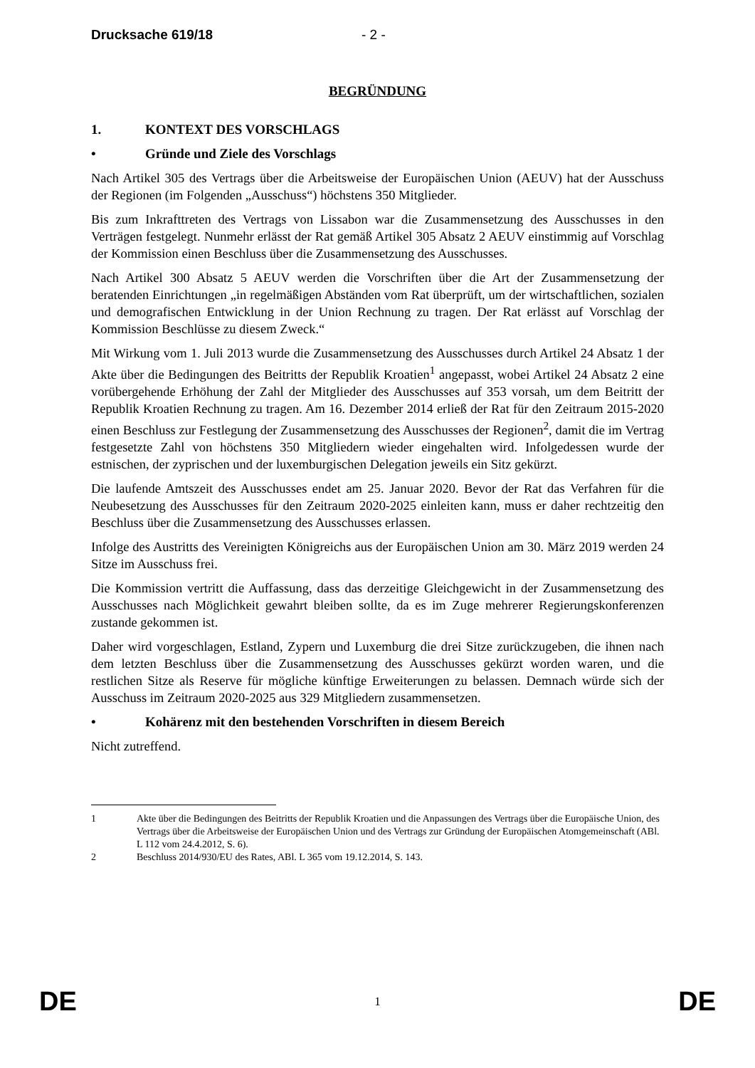Drucksache 619/18 - 2 -
BEGRÜNDUNG
1. KONTEXT DES VORSCHLAGS
• Gründe und Ziele des Vorschlags
Nach Artikel 305 des Vertrags über die Arbeitsweise der Europäischen Union (AEUV) hat der Ausschuss der Regionen (im Folgenden „Ausschuss“) höchstens 350 Mitglieder.
Bis zum Inkrafttreten des Vertrags von Lissabon war die Zusammensetzung des Ausschusses in den Verträgen festgelegt. Nunmehr erlässt der Rat gemäß Artikel 305 Absatz 2 AEUV einstimmig auf Vorschlag der Kommission einen Beschluss über die Zusammensetzung des Ausschusses.
Nach Artikel 300 Absatz 5 AEUV werden die Vorschriften über die Art der Zusammensetzung der beratenden Einrichtungen „in regelmäßigen Abständen vom Rat überprüft, um der wirtschaftlichen, sozialen und demografischen Entwicklung in der Union Rechnung zu tragen. Der Rat erlässt auf Vorschlag der Kommission Beschlüsse zu diesem Zweck.“
Mit Wirkung vom 1. Juli 2013 wurde die Zusammensetzung des Ausschusses durch Artikel 24 Absatz 1 der Akte über die Bedingungen des Beitritts der Republik Kroatien<sup>1</sup> angepasst, wobei Artikel 24 Absatz 2 eine vorübergehende Erhöhung der Zahl der Mitglieder des Ausschusses auf 353 vorsah, um dem Beitritt der Republik Kroatien Rechnung zu tragen. Am 16. Dezember 2014 erließ der Rat für den Zeitraum 2015-2020 einen Beschluss zur Festlegung der Zusammensetzung des Ausschusses der Regionen<sup>2</sup>, damit die im Vertrag festgesetzte Zahl von höchstens 350 Mitgliedern wieder eingehalten wird. Infolgedessen wurde der estnischen, der zyprischen und der luxemburgischen Delegation jeweils ein Sitz gekürzt.
Die laufende Amtszeit des Ausschusses endet am 25. Januar 2020. Bevor der Rat das Verfahren für die Neubesetzung des Ausschusses für den Zeitraum 2020-2025 einleiten kann, muss er daher rechtzeitig den Beschluss über die Zusammensetzung des Ausschusses erlassen.
Infolge des Austritts des Vereinigten Königreichs aus der Europäischen Union am 30. März 2019 werden 24 Sitze im Ausschuss frei.
Die Kommission vertritt die Auffassung, dass das derzeitige Gleichgewicht in der Zusammensetzung des Ausschusses nach Möglichkeit gewahrt bleiben sollte, da es im Zuge mehrerer Regierungskonferenzen zustande gekommen ist.
Daher wird vorgeschlagen, Estland, Zypern und Luxemburg die drei Sitze zurückzugeben, die ihnen nach dem letzten Beschluss über die Zusammensetzung des Ausschusses gekürzt worden waren, und die restlichen Sitze als Reserve für mögliche künftige Erweiterungen zu belassen. Demnach würde sich der Ausschuss im Zeitraum 2020-2025 aus 329 Mitgliedern zusammensetzen.
• Kohärenz mit den bestehenden Vorschriften in diesem Bereich
Nicht zutreffend.
1 Akte über die Bedingungen des Beitritts der Republik Kroatien und die Anpassungen des Vertrags über die Europäische Union, des Vertrags über die Arbeitsweise der Europäischen Union und des Vertrags zur Gründung der Europäischen Atomgemeinschaft (ABl. L 112 vom 24.4.2012, S. 6).
2 Beschluss 2014/930/EU des Rates, ABl. L 365 vom 19.12.2014, S. 143.
DE 1 DE